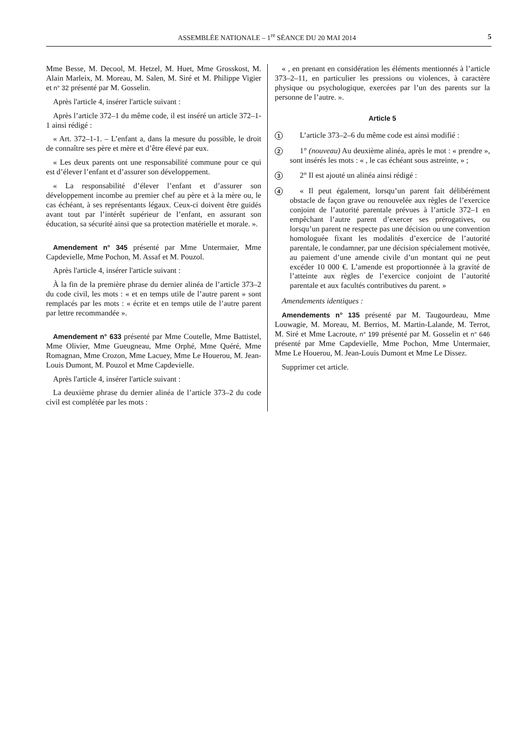ASSEMBLÉE NATIONALE – 1<sup>re</sup> SÉANCE DU 20 MAI 2014 5
Mme Besse, M. Decool, M. Hetzel, M. Huet, Mme Grosskost, M. Alain Marleix, M. Moreau, M. Salen, M. Siré et M. Philippe Vigier et n° 32 présenté par M. Gosselin.
Après l'article 4, insérer l'article suivant :
Après l’article 372–1 du même code, il est inséré un article 372–1-1 ainsi rédigé :
« Art. 372–1-1. – L’enfant a, dans la mesure du possible, le droit de connaître ses père et mère et d’être élevé par eux.
« Les deux parents ont une responsabilité commune pour ce qui est d’élever l’enfant et d’assurer son développement.
« La responsabilité d’élever l’enfant et d’assurer son développement incombe au premier chef au père et à la mère ou, le cas échéant, à ses représentants légaux. Ceux-ci doivent être guidés avant tout par l’intérêt supérieur de l’enfant, en assurant son éducation, sa sécurité ainsi que sa protection matérielle et morale. ».
Amendement n° 345 présenté par Mme Untermaier, Mme Capdevielle, Mme Pochon, M. Assaf et M. Pouzol.
Après l'article 4, insérer l'article suivant :
À la fin de la première phrase du dernier alinéa de l’article 373–2 du code civil, les mots : « et en temps utile de l’autre parent » sont remplacés par les mots : « écrite et en temps utile de l’autre parent par lettre recommandée ».
Amendement n° 633 présenté par Mme Coutelle, Mme Battistel, Mme Olivier, Mme Gueugneau, Mme Orphé, Mme Quéré, Mme Romagnan, Mme Crozon, Mme Lacuey, Mme Le Houerou, M. Jean-Louis Dumont, M. Pouzol et Mme Capdevielle.
Après l'article 4, insérer l'article suivant :
La deuxième phrase du dernier alinéa de l’article 373–2 du code civil est complétée par les mots :
« , en prenant en considération les éléments mentionnés à l’article 373–2–11, en particulier les pressions ou violences, à caractère physique ou psychologique, exercées par l’un des parents sur la personne de l’autre. ».
Article 5
1
L’article 373–2–6 du même code est ainsi modifié :
2
1° (nouveau) Au deuxième alinéa, après le mot : « prendre », sont insérés les mots : « , le cas échéant sous astreinte, » ;
3
2° Il est ajouté un alinéa ainsi rédigé :
4
« Il peut également, lorsqu’un parent fait délibérément obstacle de façon grave ou renouvelée aux règles de l’exercice conjoint de l’autorité parentale prévues à l’article 372–1 en empêchant l’autre parent d’exercer ses prérogatives, ou lorsqu’un parent ne respecte pas une décision ou une convention homologuée fixant les modalités d’exercice de l’autorité parentale, le condamner, par une décision spécialement motivée, au paiement d’une amende civile d’un montant qui ne peut excéder 10 000 €. L’amende est proportionnée à la gravité de l’atteinte aux règles de l’exercice conjoint de l’autorité parentale et aux facultés contributives du parent. »
Amendements identiques :
Amendements n° 135 présenté par M. Taugourdeau, Mme Louwagie, M. Moreau, M. Berrios, M. Martin-Lalande, M. Terrot, M. Siré et Mme Lacroute, n° 199 présenté par M. Gosselin et n° 646 présenté par Mme Capdevielle, Mme Pochon, Mme Untermaier, Mme Le Houerou, M. Jean-Louis Dumont et Mme Le Dissez.
Supprimer cet article.